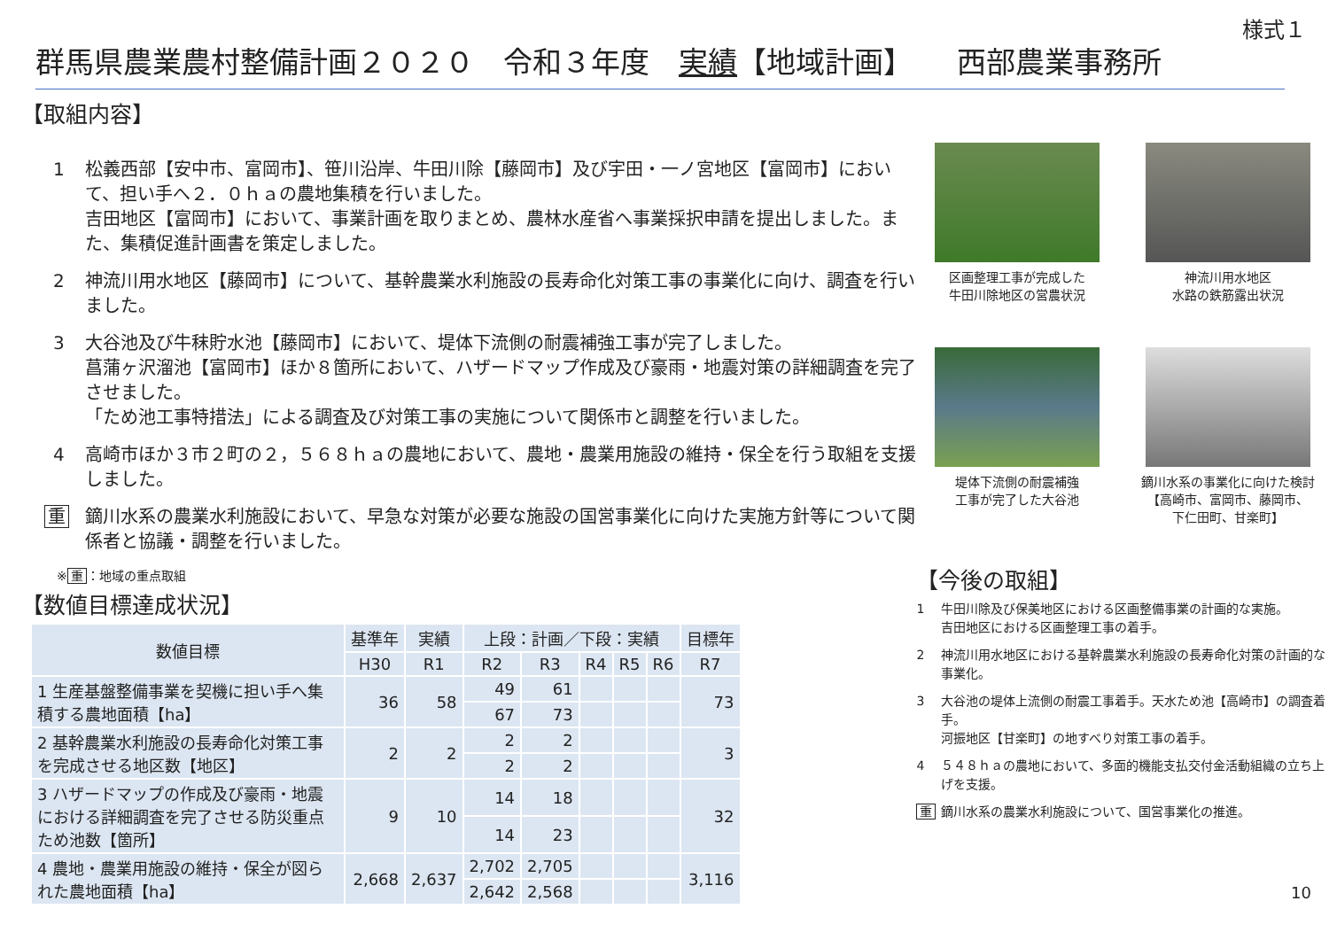様式１
群馬県農業農村整備計画２０２０　令和３年度　実績【地域計画】　　西部農業事務所
【取組内容】
1 松義西部【安中市、富岡市】、笹川沿岸、牛田川除【藤岡市】及び宇田・一ノ宮地区【富岡市】において、担い手へ２．０ｈａの農地集積を行いました。
吉田地区【富岡市】において、事業計画を取りまとめ、農林水産省へ事業採択申請を提出しました。また、集積促進計画書を策定しました。
2 神流川用水地区【藤岡市】について、基幹農業水利施設の長寿命化対策工事の事業化に向け、調査を行いました。
3 大谷池及び牛秣貯水池【藤岡市】において、堤体下流側の耐震補強工事が完了しました。
菖蒲ヶ沢溜池【富岡市】ほか８箇所において、ハザードマップ作成及び豪雨・地震対策の詳細調査を完了させました。
「ため池工事特措法」による調査及び対策工事の実施について関係市と調整を行いました。
4 高崎市ほか３市２町の２，５６８ｈａの農地において、農地・農業用施設の維持・保全を行う取組を支援しました。
重 鏑川水系の農業水利施設において、早急な対策が必要な施設の国営事業化に向けた実施方針等について関係者と協議・調整を行いました。
※ 重 ：地域の重点取組
【数値目標達成状況】
| 数値目標 | 基準年 | 実績 | 上段：計画／下段：実績 | | | | | 目標年 |
| --- | --- | --- | --- | --- | --- | --- | --- | --- |
| | H30 | R1 | R2 | R3 | R4 | R5 | R6 | R7 |
| 1 生産基盤整備事業を契機に担い手へ集積する農地面積【ha】 | 36 | 58 | 49 | 61 | | | | 73 |
| | | | 67 | 73 | | | | |
| 2 基幹農業水利施設の長寿命化対策工事を完成させる地区数【地区】 | 2 | 2 | 2 | 2 | | | | 3 |
| | | | 2 | 2 | | | | |
| 3 ハザードマップの作成及び豪雨・地震における詳細調査を完了させる防災重点ため池数【箇所】 | 9 | 10 | 14 | 18 | | | | 32 |
| | | | 14 | 23 | | | | |
| 4 農地・農業用施設の維持・保全が図られた農地面積【ha】 | 2,668 | 2,637 | 2,702 | 2,705 | | | | 3,116 |
| | | | 2,642 | 2,568 | | | | |
区画整理工事が完成した
牛田川除地区の営農状況
神流川用水地区
水路の鉄筋露出状況
堤体下流側の耐震補強
工事が完了した大谷池
鏑川水系の事業化に向けた検討
【高崎市、富岡市、藤岡市、
下仁田町、甘楽町】
【今後の取組】
1 牛田川除及び保美地区における区画整備事業の計画的な実施。
吉田地区における区画整理工事の着手。
2 神流川用水地区における基幹農業水利施設の長寿命化対策の計画的な事業化。
3 大谷池の堤体上流側の耐震工事着手。天水ため池【高崎市】の調査着手。
河振地区【甘楽町】の地すべり対策工事の着手。
4 ５４８ｈａの農地において、多面的機能支払交付金活動組織の立ち上げを支援。
重 鏑川水系の農業水利施設について、国営事業化の推進。
10